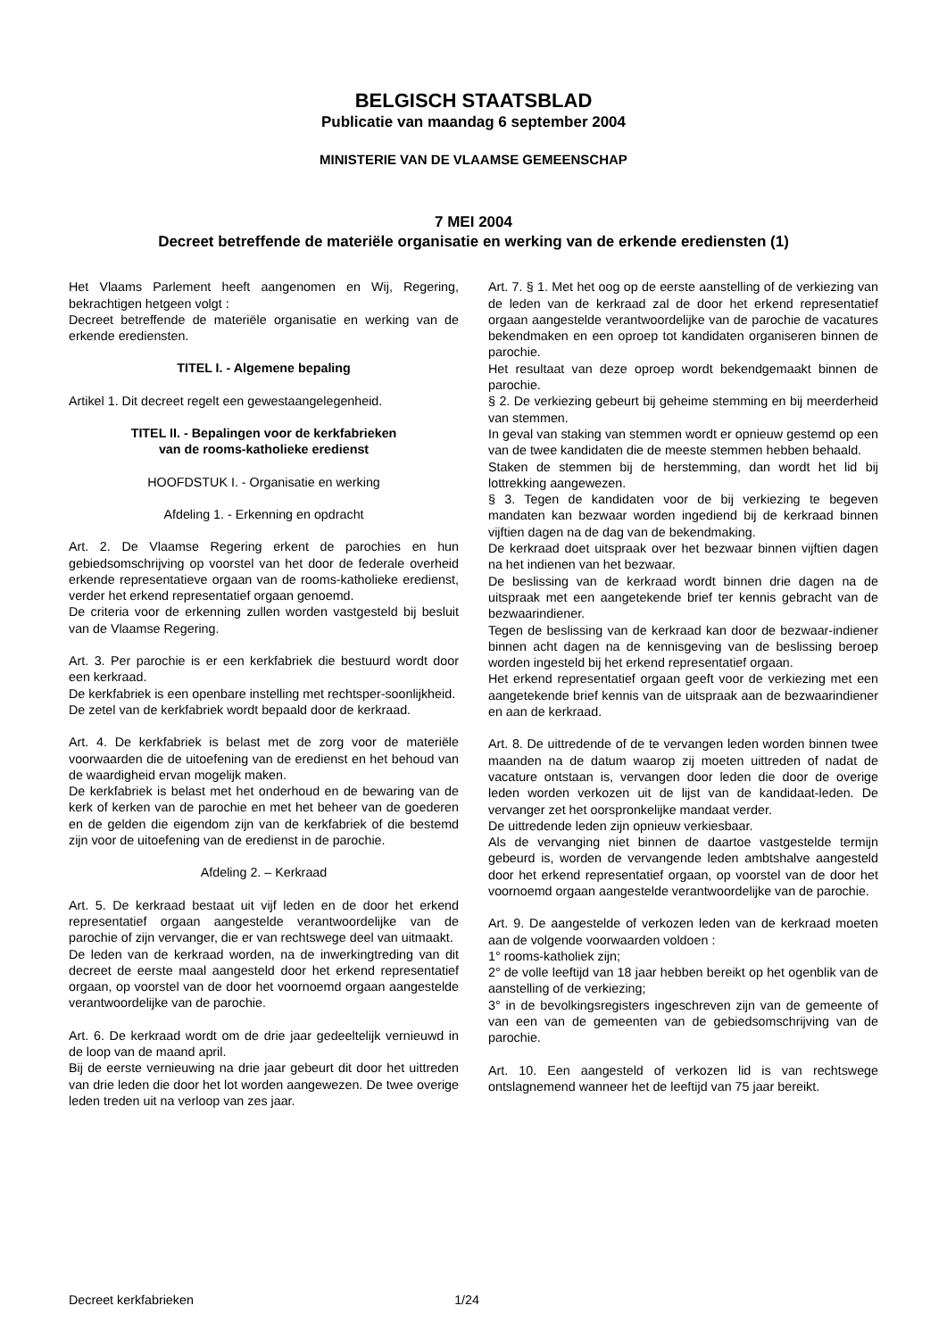BELGISCH STAATSBLAD
Publicatie van maandag 6 september 2004
MINISTERIE VAN DE VLAAMSE GEMEENSCHAP
7 MEI 2004
Decreet betreffende de materiële organisatie en werking van de erkende erediensten (1)
Het Vlaams Parlement heeft aangenomen en Wij, Regering, bekrachtigen hetgeen volgt :
Decreet betreffende de materiële organisatie en werking van de erkende erediensten.
TITEL I. - Algemene bepaling
Artikel 1. Dit decreet regelt een gewestaangelegenheid.
TITEL II. - Bepalingen voor de kerkfabrieken
van de rooms-katholieke eredienst
HOOFDSTUK I. - Organisatie en werking
Afdeling 1. - Erkenning en opdracht
Art. 2. De Vlaamse Regering erkent de parochies en hun gebiedsomschrijving op voorstel van het door de federale overheid erkende representatieve orgaan van de rooms-katholieke eredienst, verder het erkend representatief orgaan genoemd.
De criteria voor de erkenning zullen worden vastgesteld bij besluit van de Vlaamse Regering.
Art. 3. Per parochie is er een kerkfabriek die bestuurd wordt door een kerkraad.
De kerkfabriek is een openbare instelling met rechtsper-soonlijkheid.
De zetel van de kerkfabriek wordt bepaald door de kerkraad.
Art. 4. De kerkfabriek is belast met de zorg voor de materiële voorwaarden die de uitoefening van de eredienst en het behoud van de waardigheid ervan mogelijk maken.
De kerkfabriek is belast met het onderhoud en de bewaring van de kerk of kerken van de parochie en met het beheer van de goederen en de gelden die eigendom zijn van de kerkfabriek of die bestemd zijn voor de uitoefening van de eredienst in de parochie.
Afdeling 2. – Kerkraad
Art. 5. De kerkraad bestaat uit vijf leden en de door het erkend representatief orgaan aangestelde verantwoordelijke van de parochie of zijn vervanger, die er van rechtswege deel van uitmaakt.
De leden van de kerkraad worden, na de inwerkingtreding van dit decreet de eerste maal aangesteld door het erkend representatief orgaan, op voorstel van de door het voornoemd orgaan aangestelde verantwoordelijke van de parochie.
Art. 6. De kerkraad wordt om de drie jaar gedeeltelijk vernieuwd in de loop van de maand april.
Bij de eerste vernieuwing na drie jaar gebeurt dit door het uittreden van drie leden die door het lot worden aangewezen. De twee overige leden treden uit na verloop van zes jaar.
Art. 7. § 1. Met het oog op de eerste aanstelling of de verkiezing van de leden van de kerkraad zal de door het erkend representatief orgaan aangestelde verantwoordelijke van de parochie de vacatures bekendmaken en een oproep tot kandidaten organiseren binnen de parochie.
Het resultaat van deze oproep wordt bekendgemaakt binnen de parochie.
§ 2. De verkiezing gebeurt bij geheime stemming en bij meerderheid van stemmen.
In geval van staking van stemmen wordt er opnieuw gestemd op een van de twee kandidaten die de meeste stemmen hebben behaald.
Staken de stemmen bij de herstemming, dan wordt het lid bij lottrekking aangewezen.
§ 3. Tegen de kandidaten voor de bij verkiezing te begeven mandaten kan bezwaar worden ingediend bij de kerkraad binnen vijftien dagen na de dag van de bekendmaking.
De kerkraad doet uitspraak over het bezwaar binnen vijftien dagen na het indienen van het bezwaar.
De beslissing van de kerkraad wordt binnen drie dagen na de uitspraak met een aangetekende brief ter kennis gebracht van de bezwaarindiener.
Tegen de beslissing van de kerkraad kan door de bezwaar-indiener binnen acht dagen na de kennisgeving van de beslissing beroep worden ingesteld bij het erkend representatief orgaan.
Het erkend representatief orgaan geeft voor de verkiezing met een aangetekende brief kennis van de uitspraak aan de bezwaarindiener en aan de kerkraad.
Art. 8. De uittredende of de te vervangen leden worden binnen twee maanden na de datum waarop zij moeten uittreden of nadat de vacature ontstaan is, vervangen door leden die door de overige leden worden verkozen uit de lijst van de kandidaat-leden. De vervanger zet het oorspronkelijke mandaat verder.
De uittredende leden zijn opnieuw verkiesbaar.
Als de vervanging niet binnen de daartoe vastgestelde termijn gebeurd is, worden de vervangende leden ambtshalve aangesteld door het erkend representatief orgaan, op voorstel van de door het voornoemd orgaan aangestelde verantwoordelijke van de parochie.
Art. 9. De aangestelde of verkozen leden van de kerkraad moeten aan de volgende voorwaarden voldoen :
1° rooms-katholiek zijn;
2° de volle leeftijd van 18 jaar hebben bereikt op het ogenblik van de aanstelling of de verkiezing;
3° in de bevolkingsregisters ingeschreven zijn van de gemeente of van een van de gemeenten van de gebiedsomschrijving van de parochie.
Art. 10. Een aangesteld of verkozen lid is van rechtswege ontslagnemend wanneer het de leeftijd van 75 jaar bereikt.
Decreet kerkfabrieken 1/24